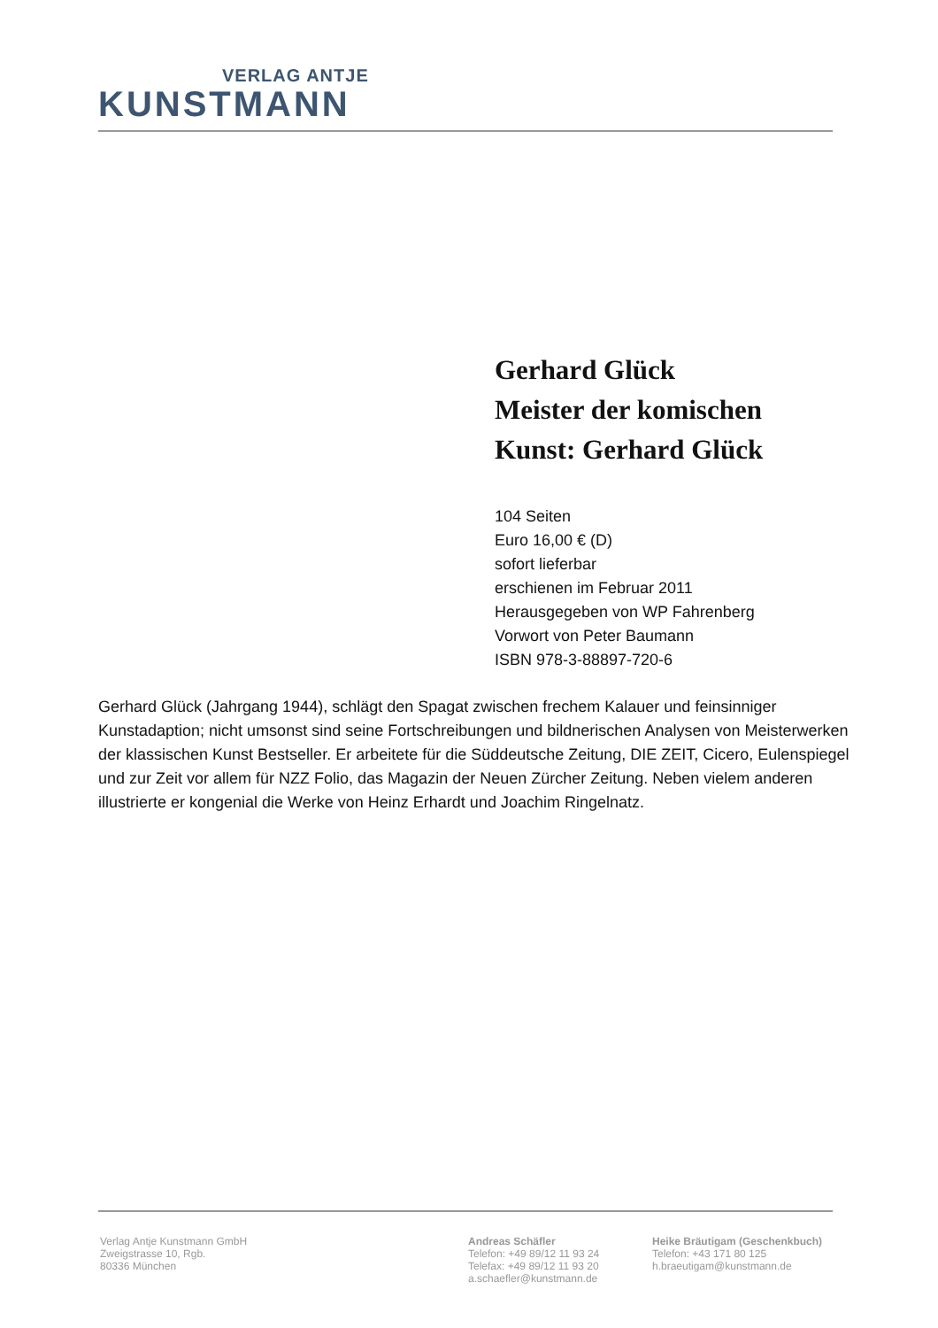VERLAG ANTJE
KUNSTMANN
Gerhard Glück
Meister der komischen
Kunst: Gerhard Glück
104 Seiten
Euro 16,00 € (D)
sofort lieferbar
erschienen im Februar 2011
Herausgegeben von WP Fahrenberg
Vorwort von Peter Baumann
ISBN 978-3-88897-720-6
Gerhard Glück (Jahrgang 1944), schlägt den Spagat zwischen frechem Kalauer und feinsinniger Kunstadaption; nicht umsonst sind seine Fortschreibungen und bildnerischen Analysen von Meisterwerken der klassischen Kunst Bestseller. Er arbeitete für die Süddeutsche Zeitung, DIE ZEIT, Cicero, Eulenspiegel und zur Zeit vor allem für NZZ Folio, das Magazin der Neuen Zürcher Zeitung. Neben vielem anderen illustrierte er kongenial die Werke von Heinz Erhardt und Joachim Ringelnatz.
Verlag Antje Kunstmann GmbH
Zweigstrasse 10, Rgb.
80336 München
Andreas Schäfler
Telefon: +49 89/12 11 93 24
Telefax: +49 89/12 11 93 20
a.schaefler@kunstmann.de
Heike Bräutigam (Geschenkbuch)
Telefon: +43 171 80 125
h.braeutigam@kunstmann.de